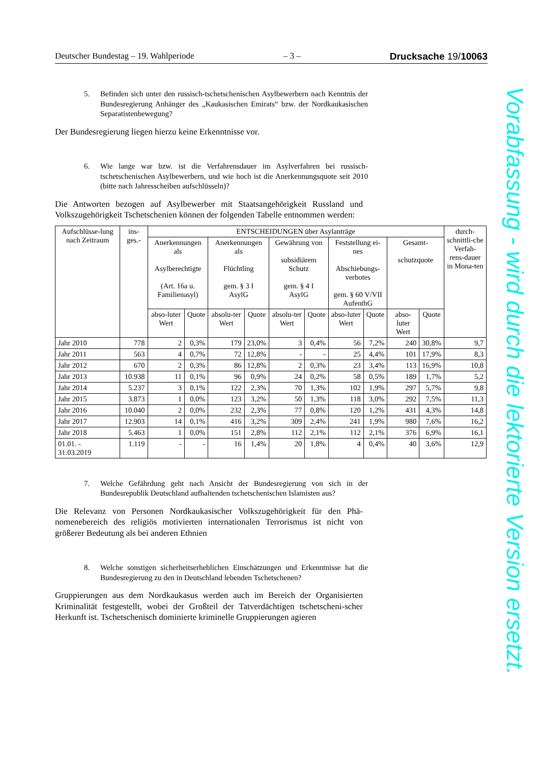Deutscher Bundestag – 19. Wahlperiode – 3 – Drucksache 19/10063
5. Befinden sich unter den russisch-tschetschenischen Asylbewerbern nach Kenntnis der Bundesregierung Anhänger des „Kaukasischen Emirats“ bzw. der Nordkaukasischen Separatistenbewegung?
Der Bundesregierung liegen hierzu keine Erkenntnisse vor.
6. Wie lange war bzw. ist die Verfahrensdauer im Asylverfahren bei russisch-tschetschenischen Asylbewerbern, und wie hoch ist die Anerkennungsquote seit 2010 (bitte nach Jahresscheiben aufschlüsseln)?
Die Antworten bezogen auf Asylbewerber mit Staatsangehörigkeit Russland und Volkszugehörigkeit Tschetschenien können der folgenden Tabelle entnommen werden:
| Aufschlüsse-lung nach Zeitraum | ins-ges.- | ENTSCHEIDUNGEN über Asylanträge | | | | | | | | | | durch-schnittli-che Verfah-rens-dauer in Mona-ten |
| --- | --- | --- | --- | --- | --- | --- | --- | --- | --- | --- | --- | --- |
| | | Anerkennungen als Asylberechtigte (Art. 16a u. Familienasyl) | | Anerkennungen als Flüchtling gem. § 3 I AsylG | | Gewährung von subsidiärem Schutz gem. § 4 I AsylG | | Feststellung ei-nes Abschiebungs-verbotes gem. § 60 V/VII AufenthG | | Gesamt- schutzquote | | |
| | | abso-luter Wert | Quote | absolu-ter Wert | Quote | absolu-ter Wert | Quote | abso-luter Wert | Quote | abso-luter Wert | Quote | |
| Jahr 2010 | 778 | 2 | 0,3% | 179 | 23,0% | 3 | 0,4% | 56 | 7,2% | 240 | 30,8% | 9,7 |
| Jahr 2011 | 563 | 4 | 0,7% | 72 | 12,8% | - | - | 25 | 4,4% | 101 | 17,9% | 8,3 |
| Jahr 2012 | 670 | 2 | 0,3% | 86 | 12,8% | 2 | 0,3% | 23 | 3,4% | 113 | 16,9% | 10,8 |
| Jahr 2013 | 10.938 | 11 | 0,1% | 96 | 0,9% | 24 | 0,2% | 58 | 0,5% | 189 | 1,7% | 5,2 |
| Jahr 2014 | 5.237 | 3 | 0,1% | 122 | 2,3% | 70 | 1,3% | 102 | 1,9% | 297 | 5,7% | 9,8 |
| Jahr 2015 | 3.873 | 1 | 0,0% | 123 | 3,2% | 50 | 1,3% | 118 | 3,0% | 292 | 7,5% | 11,3 |
| Jahr 2016 | 10.040 | 2 | 0,0% | 232 | 2,3% | 77 | 0,8% | 120 | 1,2% | 431 | 4,3% | 14,8 |
| Jahr 2017 | 12.903 | 14 | 0,1% | 416 | 3,2% | 309 | 2,4% | 241 | 1,9% | 980 | 7,6% | 16,2 |
| Jahr 2018 | 5.463 | 1 | 0,0% | 151 | 2,8% | 112 | 2,1% | 112 | 2,1% | 376 | 6,9% | 16,1 |
| 01.01. - 31.03.2019 | 1.119 | - | - | 16 | 1,4% | 20 | 1,8% | 4 | 0,4% | 40 | 3,6% | 12,9 |
7. Welche Gefährdung geht nach Ansicht der Bundesregierung von sich in der Bundesrepublik Deutschland aufhaltenden tschetschenischen Islamisten aus?
Die Relevanz von Personen Nordkaukasischer Volkszugehörigkeit für den Phä-nomenebereich des religiös motivierten internationalen Terrorismus ist nicht von größerer Bedeutung als bei anderen Ethnien
8. Welche sonstigen sicherheitserheblichen Einschätzungen und Erkenntnisse hat die Bundesregierung zu den in Deutschland lebenden Tschetschenen?
Gruppierungen aus dem Nordkaukasus werden auch im Bereich der Organisierten Kriminalität festgestellt, wobei der Großteil der Tatverdächtigen tschetscheni-scher Herkunft ist. Tschetschenisch dominierte kriminelle Gruppierungen agieren
Vorabfassung - wird durch die lektorierte Version ersetzt.